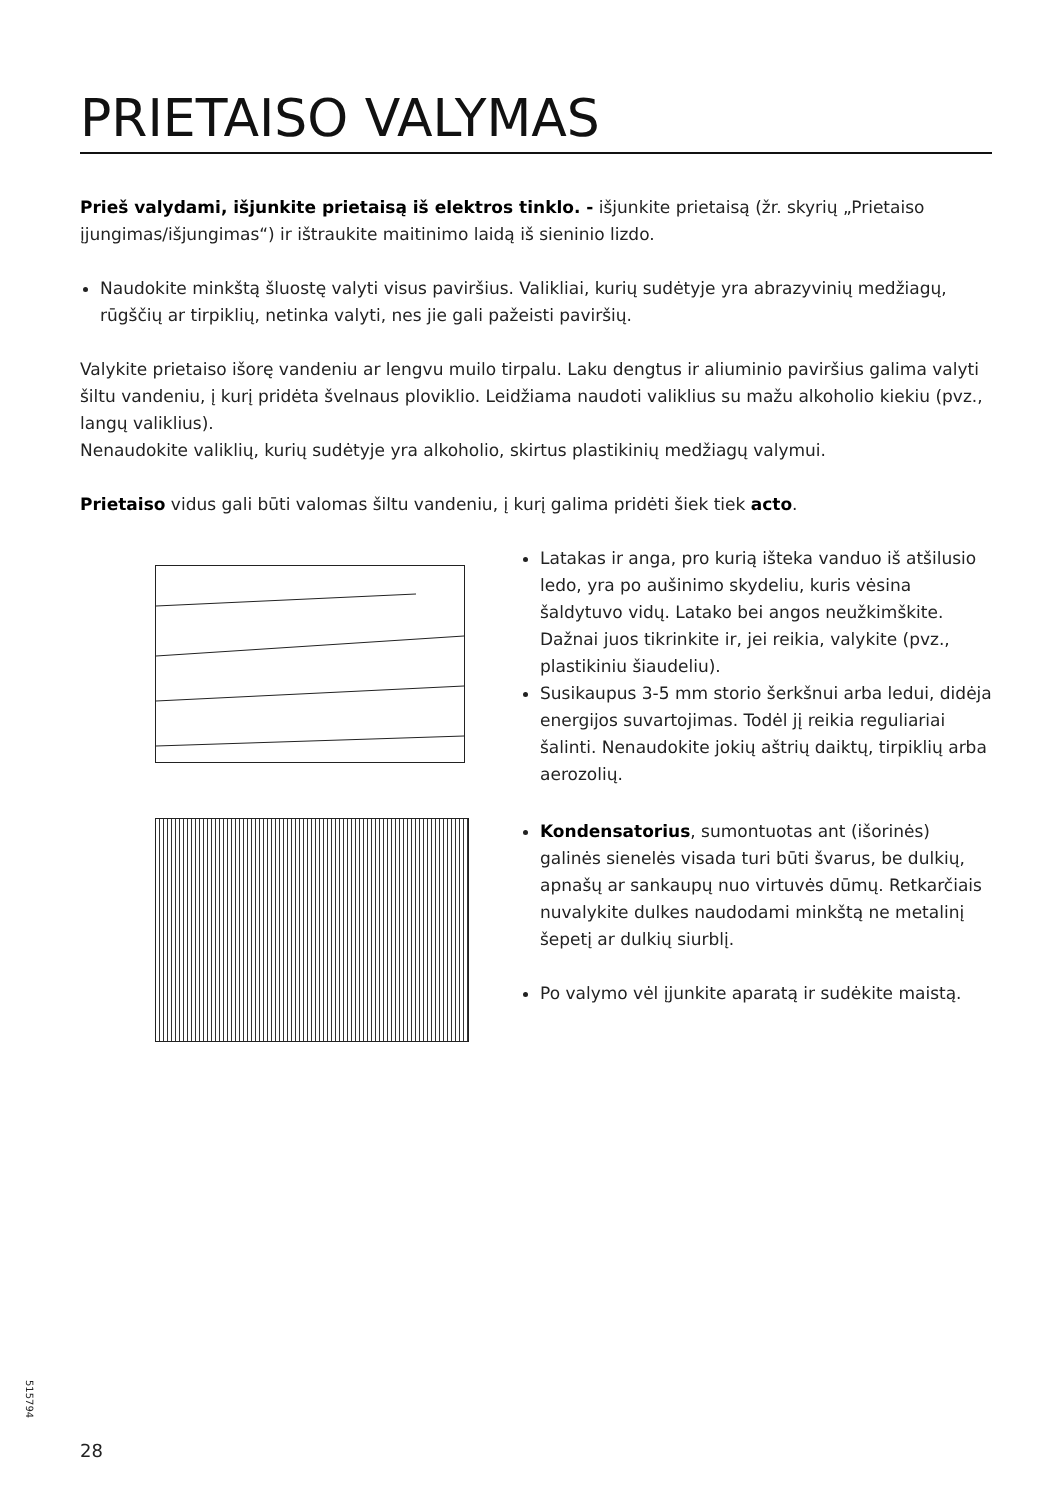PRIETAISO VALYMAS
Prieš valydami, išjunkite prietaisą iš elektros tinklo. - išjunkite prietaisą (žr. skyrių „Prietaiso įjungimas/išjungimas“) ir ištraukite maitinimo laidą iš sieninio lizdo.
Naudokite minkštą šluostę valyti visus paviršius. Valikliai, kurių sudėtyje yra abrazyvinių medžiagų, rūgščių ar tirpiklių, netinka valyti, nes jie gali pažeisti paviršių.
Valykite prietaiso išorę vandeniu ar lengvu muilo tirpalu. Laku dengtus ir aliuminio paviršius galima valyti šiltu vandeniu, į kurį pridėta švelnaus ploviklio. Leidžiama naudoti valiklius su mažu alkoholio kiekiu (pvz., langų valiklius).
Nenaudokite valiklių, kurių sudėtyje yra alkoholio, skirtus plastikinių medžiagų valymui.
Prietaiso vidus gali būti valomas šiltu vandeniu, į kurį galima pridėti šiek tiek acto.
Latakas ir anga, pro kurią išteka vanduo iš atšilusio ledo, yra po aušinimo skydeliu, kuris vėsina šaldytuvo vidų. Latako bei angos neužkimškite. Dažnai juos tikrinkite ir, jei reikia, valykite (pvz., plastikiniu šiaudeliu).
Susikaupus 3-5 mm storio šerkšnui arba ledui, didėja energijos suvartojimas. Todėl jį reikia reguliariai šalinti. Nenaudokite jokių aštrių daiktų, tirpiklių arba aerozolių.
Kondensatorius, sumontuotas ant (išorinės) galinės sienelės visada turi būti švarus, be dulkių, apnašų ar sankaupų nuo virtuvės dūmų. Retkarčiais nuvalykite dulkes naudodami minkštą ne metalinį šepetį ar dulkių siurblį.
Po valymo vėl įjunkite aparatą ir sudėkite maistą.
515794
28